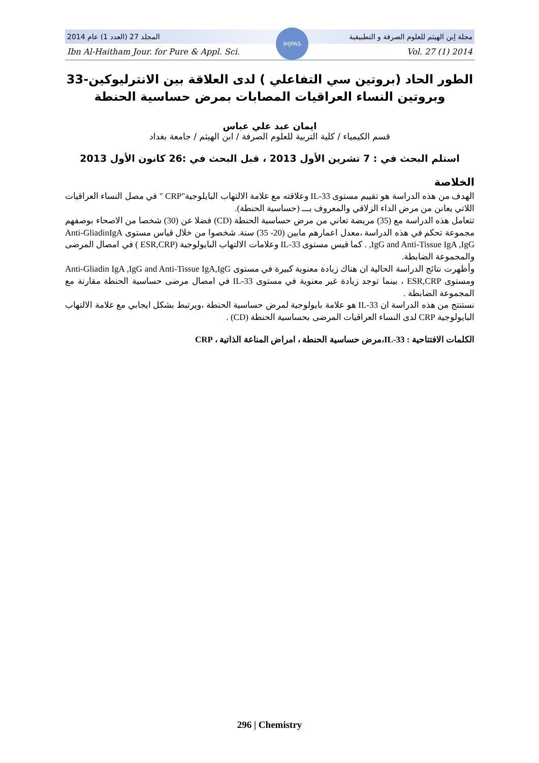المجلد 27 (العدد 1) عام 2014 مجلة إبن الهيثم للعلوم الصرفة و التطبيقية
Ibn Al-Haitham Jour. for Pure & Appl. Sci. Vol. 27 (1) 2014
IHJPAS
الطور الحاد (بروتين سي التفاعلي ) لدى العلاقة بين الانترليوكين-33 وبروتين النساء العراقيات المصابات بمرض حساسية الحنطة
ايمان عبد علي عباس
قسم الكيمياء / كلية التربية للعلوم الصرفة / ابن الهيثم / جامعة بغداد
استلم البحث في : 7 تشرين الأول 2013 ، قبل البحث في :26 كانون الأول 2013
الخلاصة
الهدف من هذه الدراسة هو تقييم مستوى IL-33 وعلاقته مع علامة الالتهاب البايلوجية"CRP " في مصل النساء العراقيات اللاتي يعانن من مرض الداء الزلاقي والمعروف بـــ (حساسية الحنطة).
تتعامل هذه الدراسة مع (35) مريضة تعاني من مرض حساسية الحنطة (CD) فضلا عن (30) شخصا من الاصحاء بوصفهم مجموعة تحكم في هذه الدراسة ،معدل اعمارهم مابين (20- 35) سنة. شخصوا من خلال قياس مستوى Anti-GliadinIgA ,IgG and Anti-Tissue IgA ,IgG . كما قيس مستوى IL-33 وعلامات الالتهاب البايولوجية (ESR,CRP ) في امصال المرضى والمجموعة الضابطة.
وأظهرت نتائج الدراسة الحالية ان هناك زيادة معنوية كبيرة في مستوى Anti-Gliadin IgA ,IgG and Anti-Tissue IgA,IgG ومستوى ESR,CRP ، بينما توجد زيادة غير معنوية في مستوى IL-33 في امصال مرضى حساسية الحنطة مقارنة مع المجموعة الضابطة .
نستنتج من هذه الدراسة ان IL-33 هو علامة بايولوجية لمرض حساسية الحنطة ،ويرتبط بشكل ايجابي مع علامة الالتهاب البايولوجية CRP لدى النساء العراقيات المرضى بحساسية الحنطة (CD) .
الكلمات الافتتاحية : IL-33،مرض حساسية الحنطة ، امراض المناعة الذاتية ، CRP
296 | Chemistry